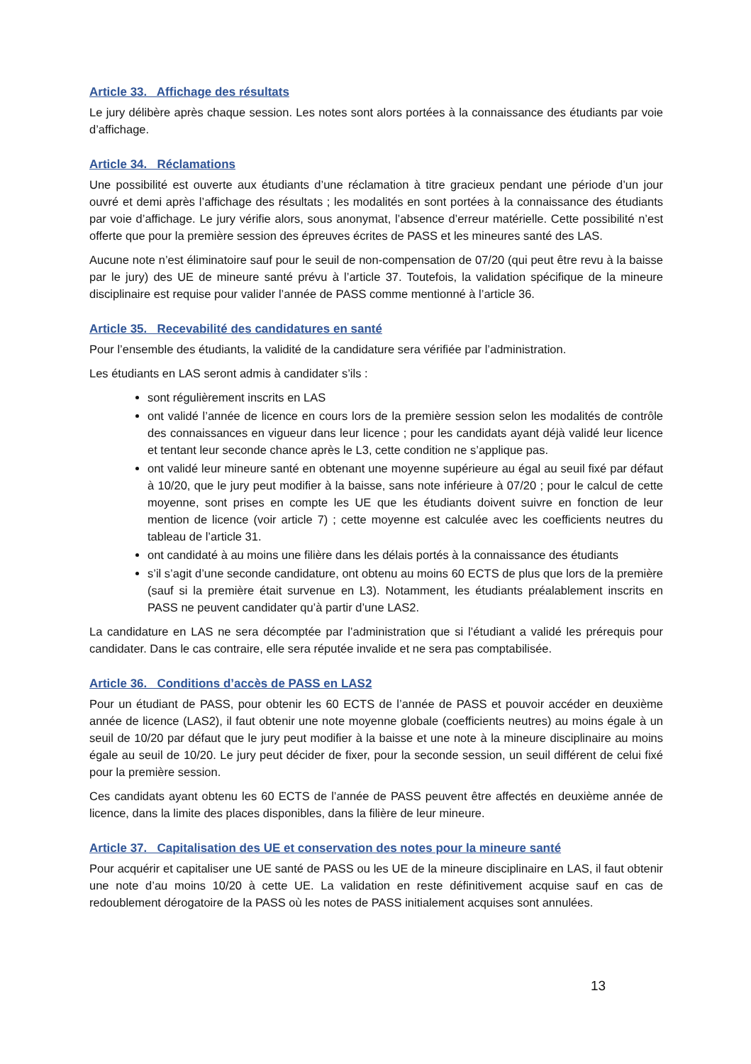Article 33. Affichage des résultats
Le jury délibère après chaque session. Les notes sont alors portées à la connaissance des étudiants par voie d’affichage.
Article 34. Réclamations
Une possibilité est ouverte aux étudiants d’une réclamation à titre gracieux pendant une période d’un jour ouvré et demi après l’affichage des résultats ; les modalités en sont portées à la connaissance des étudiants par voie d’affichage. Le jury vérifie alors, sous anonymat, l’absence d’erreur matérielle. Cette possibilité n’est offerte que pour la première session des épreuves écrites de PASS et les mineures santé des LAS.
Aucune note n’est éliminatoire sauf pour le seuil de non-compensation de 07/20 (qui peut être revu à la baisse par le jury) des UE de mineure santé prévu à l’article 37. Toutefois, la validation spécifique de la mineure disciplinaire est requise pour valider l’année de PASS comme mentionné à l’article 36.
Article 35. Recevabilité des candidatures en santé
Pour l’ensemble des étudiants, la validité de la candidature sera vérifiée par l’administration.
Les étudiants en LAS seront admis à candidater s’ils :
sont régulièrement inscrits en LAS
ont validé l’année de licence en cours lors de la première session selon les modalités de contrôle des connaissances en vigueur dans leur licence ; pour les candidats ayant déjà validé leur licence et tentant leur seconde chance après le L3, cette condition ne s’applique pas.
ont validé leur mineure santé en obtenant une moyenne supérieure au égal au seuil fixé par défaut à 10/20, que le jury peut modifier à la baisse, sans note inférieure à 07/20 ; pour le calcul de cette moyenne, sont prises en compte les UE que les étudiants doivent suivre en fonction de leur mention de licence (voir article 7) ; cette moyenne est calculée avec les coefficients neutres du tableau de l’article 31.
ont candidaté à au moins une filière dans les délais portés à la connaissance des étudiants
s’il s’agit d’une seconde candidature, ont obtenu au moins 60 ECTS de plus que lors de la première (sauf si la première était survenue en L3). Notamment, les étudiants préalablement inscrits en PASS ne peuvent candidater qu’à partir d’une LAS2.
La candidature en LAS ne sera décomptée par l’administration que si l’étudiant a validé les prérequis pour candidater. Dans le cas contraire, elle sera réputée invalide et ne sera pas comptabilisée.
Article 36. Conditions d’accès de PASS en LAS2
Pour un étudiant de PASS, pour obtenir les 60 ECTS de l’année de PASS et pouvoir accéder en deuxième année de licence (LAS2), il faut obtenir une note moyenne globale (coefficients neutres) au moins égale à un seuil de 10/20 par défaut que le jury peut modifier à la baisse et une note à la mineure disciplinaire au moins égale au seuil de 10/20. Le jury peut décider de fixer, pour la seconde session, un seuil différent de celui fixé pour la première session.
Ces candidats ayant obtenu les 60 ECTS de l’année de PASS peuvent être affectés en deuxième année de licence, dans la limite des places disponibles, dans la filière de leur mineure.
Article 37. Capitalisation des UE et conservation des notes pour la mineure santé
Pour acquérir et capitaliser une UE santé de PASS ou les UE de la mineure disciplinaire en LAS, il faut obtenir une note d’au moins 10/20 à cette UE. La validation en reste définitivement acquise sauf en cas de redoublement dérogatoire de la PASS où les notes de PASS initialement acquises sont annulées.
13